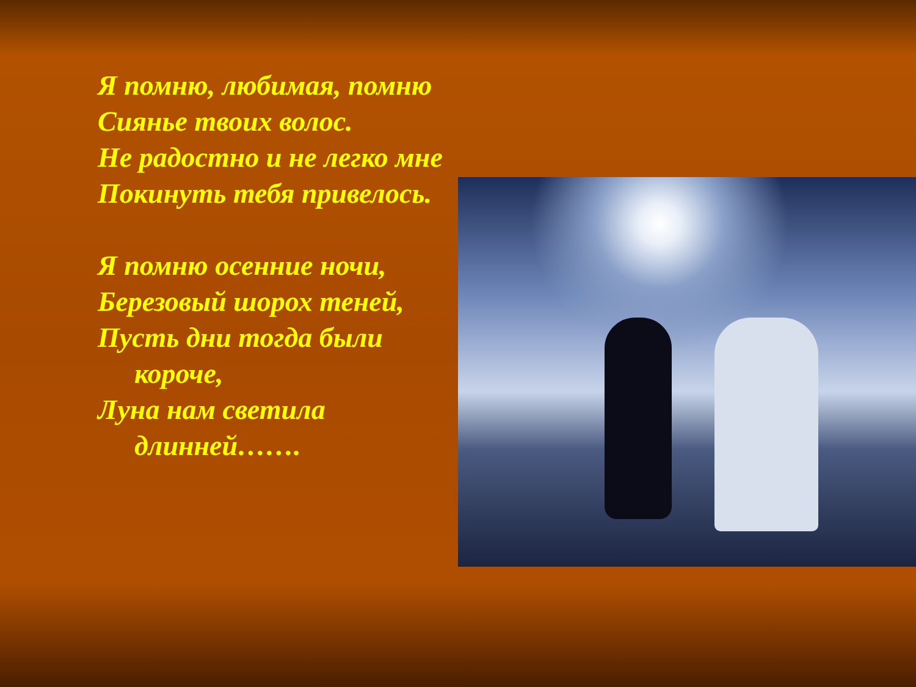Я помню, любимая, помню
Сиянье твоих волос.
Не радостно и не легко мне
Покинуть тебя привелось.
Я помню осенние ночи,
Березовый шорох теней,
Пусть дни тогда были короче,
Луна нам светила длинней…….